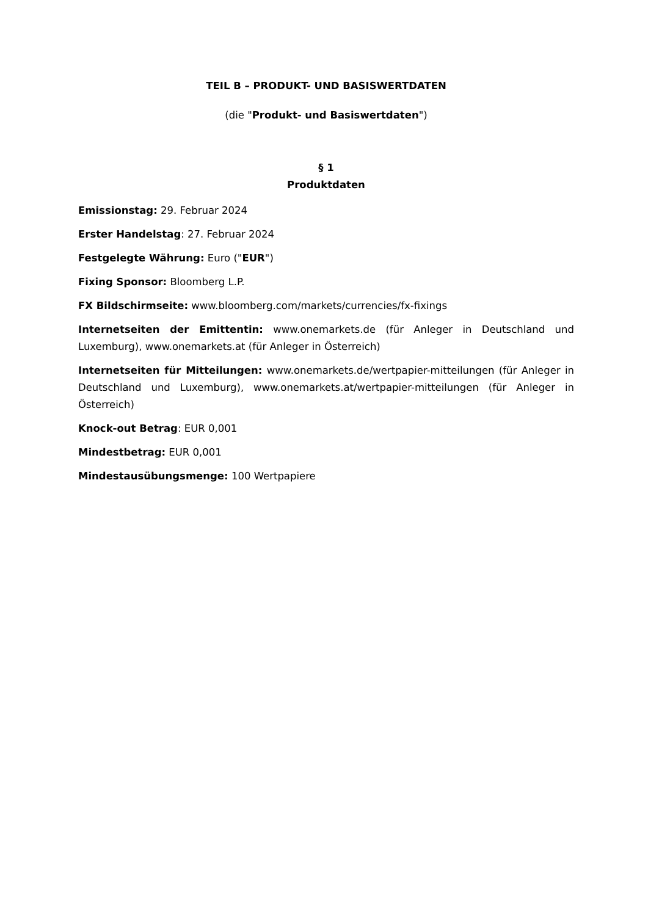TEIL B – PRODUKT- UND BASISWERTDATEN
(die "Produkt- und Basiswertdaten")
§ 1
Produktdaten
Emissionstag: 29. Februar 2024
Erster Handelstag: 27. Februar 2024
Festgelegte Währung: Euro ("EUR")
Fixing Sponsor: Bloomberg L.P.
FX Bildschirmseite: www.bloomberg.com/markets/currencies/fx-fixings
Internetseiten der Emittentin: www.onemarkets.de (für Anleger in Deutschland und Luxemburg), www.onemarkets.at (für Anleger in Österreich)
Internetseiten für Mitteilungen: www.onemarkets.de/wertpapier-mitteilungen (für Anleger in Deutschland und Luxemburg), www.onemarkets.at/wertpapier-mitteilungen (für Anleger in Österreich)
Knock-out Betrag: EUR 0,001
Mindestbetrag: EUR 0,001
Mindestausübungsmenge: 100 Wertpapiere